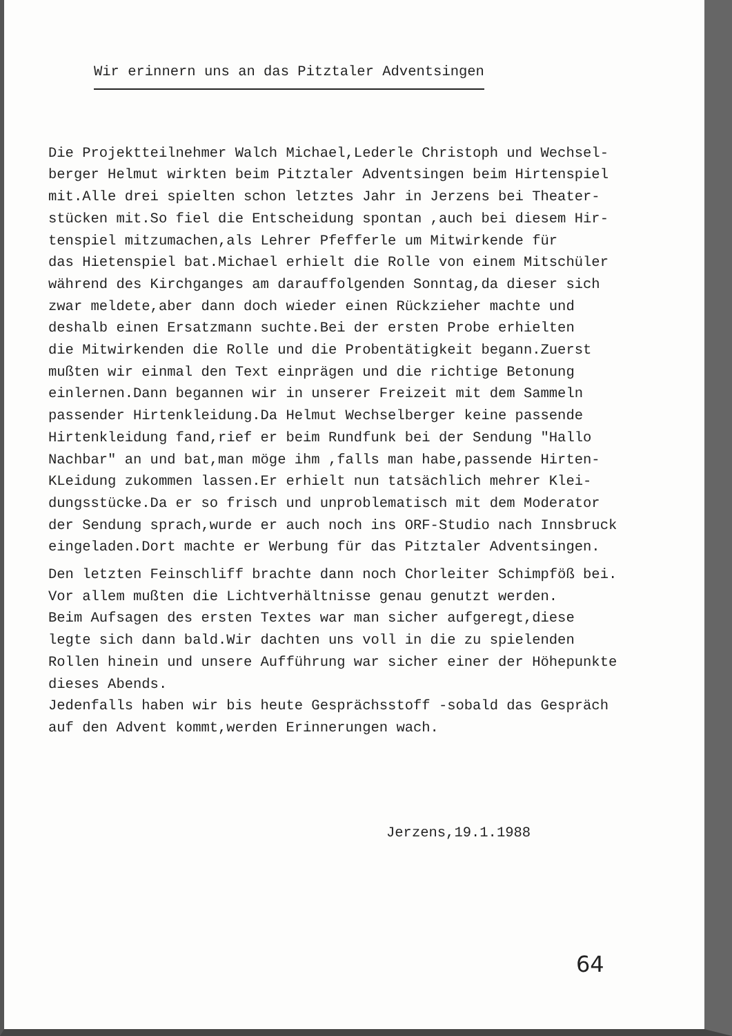Wir erinnern uns an das Pitztaler Adventsingen
Die Projektteilnehmer Walch Michael,Lederle Christoph und Wechsel-
berger Helmut wirkten beim Pitztaler Adventsingen beim Hirtenspiel
mit.Alle drei spielten schon letztes Jahr in Jerzens bei Theater-
stücken mit.So fiel die Entscheidung spontan ,auch bei diesem Hir-
tenspiel mitzumachen,als Lehrer Pfefferle um Mitwirkende für
das Hietenspiel bat.Michael erhielt die Rolle von einem Mitschüler
während des Kirchganges am darauffolgenden Sonntag,da dieser sich
zwar meldete,aber dann doch wieder einen Rückzieher machte und
deshalb einen Ersatzmann suchte.Bei der ersten Probe erhielten
die Mitwirkenden die Rolle und die Probentätigkeit begann.Zuerst
mußten wir einmal den Text einprägen und die richtige Betonung
einlernen.Dann begannen wir in unserer Freizeit mit dem Sammeln
passender Hirtenkleidung.Da Helmut Wechselberger keine passende
Hirtenkleidung fand,rief er beim Rundfunk bei der Sendung "Hallo
Nachbar" an und bat,man möge ihm ,falls man habe,passende Hirten-
KLeidung zukommen lassen.Er erhielt nun tatsächlich mehrer Klei-
dungsstücke.Da er so frisch und unproblematisch mit dem Moderator
der Sendung sprach,wurde er auch noch ins ORF-Studio nach Innsbruck
eingeladen.Dort machte er Werbung für das Pitztaler Adventsingen.
Den letzten Feinschliff brachte dann noch Chorleiter Schimpföß bei.
Vor allem mußten die Lichtverhältnisse genau genutzt werden.
Beim Aufsagen des ersten Textes war man sicher aufgeregt,diese
legte sich dann bald.Wir dachten uns voll in die zu spielenden
Rollen hinein und unsere Aufführung war sicher einer der Höhepunkte
dieses Abends.
Jedenfalls haben wir bis heute Gesprächsstoff -sobald das Gespräch
auf den Advent kommt,werden Erinnerungen wach.
Jerzens,19.1.1988
64